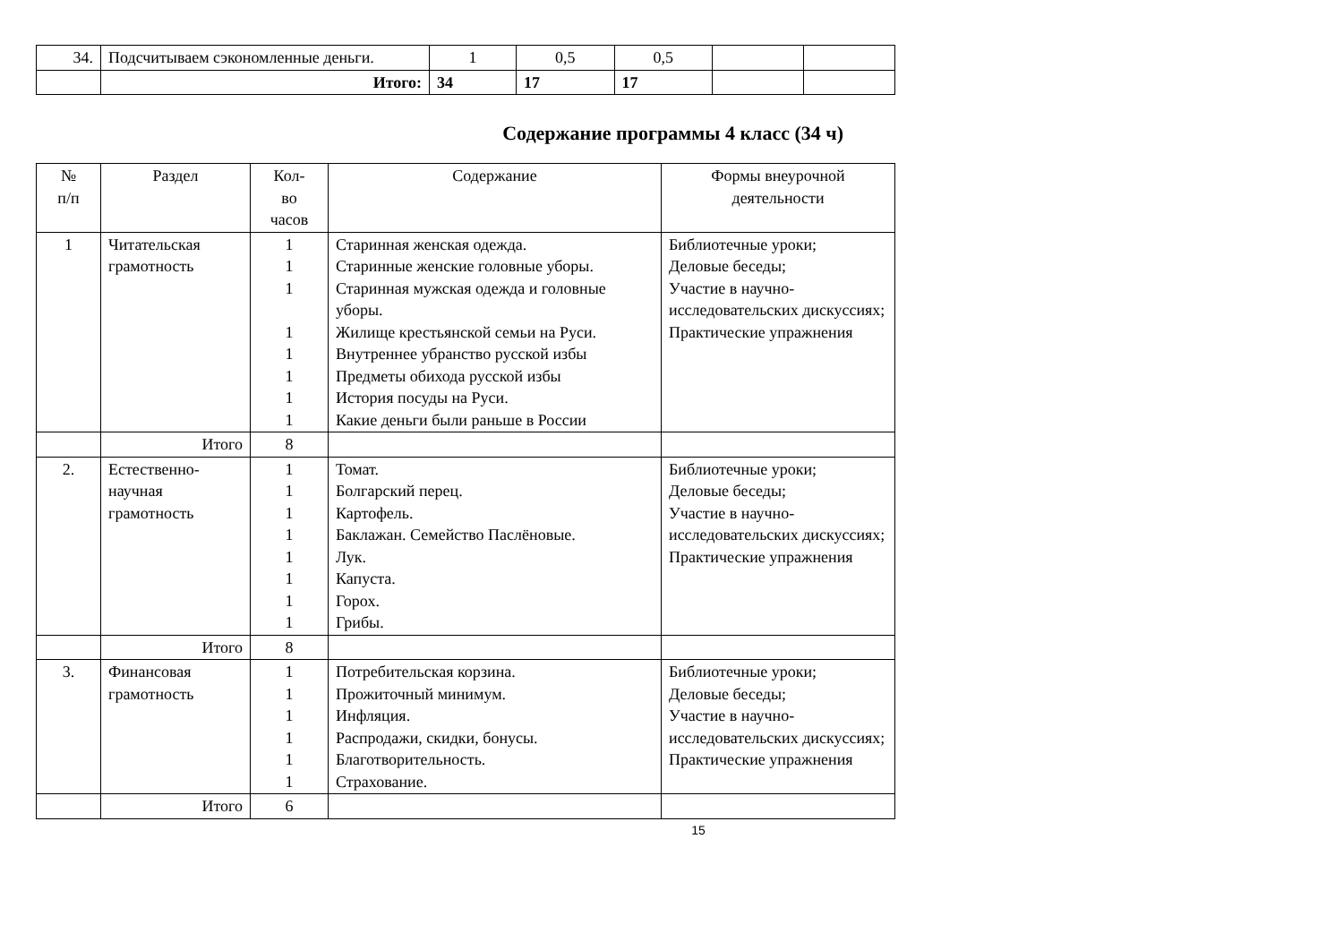| 34. | Подсчитываем сэкономленные деньги. | 1 | 0,5 | 0,5 | | |
| | Итого: | 34 | 17 | 17 | | |
Содержание программы 4 класс (34 ч)
| № п/п | Раздел | Кол- во часов | Содержание | Формы внеурочной деятельности |
| --- | --- | --- | --- | --- |
| 1 | Читательская грамотность | 1 1 1 1 1 1 1 1 | Старинная женская одежда. Старинные женские головные уборы. Старинная мужская одежда и головные уборы. Жилище крестьянской семьи на Руси. Внутреннее убранство русской избы Предметы обихода русской избы История посуды на Руси. Какие деньги были раньше в России | Библиотечные уроки; Деловые беседы; Участие в научно-исследовательских дискуссиях; Практические упражнения |
| | Итого | 8 | | |
| 2. | Естественно-научная грамотность | 1 1 1 1 1 1 1 1 | Томат. Болгарский перец. Картофель. Баклажан. Семейство Паслёновые. Лук. Капуста. Горох. Грибы. | Библиотечные уроки; Деловые беседы; Участие в научно-исследовательских дискуссиях; Практические упражнения |
| | Итого | 8 | | |
| 3. | Финансовая грамотность | 1 1 1 1 1 1 | Потребительская корзина. Прожиточный минимум. Инфляция. Распродажи, скидки, бонусы. Благотворительность. Страхование. | Библиотечные уроки; Деловые беседы; Участие в научно-исследовательских дискуссиях; Практические упражнения |
| | Итого | 6 | | |
15